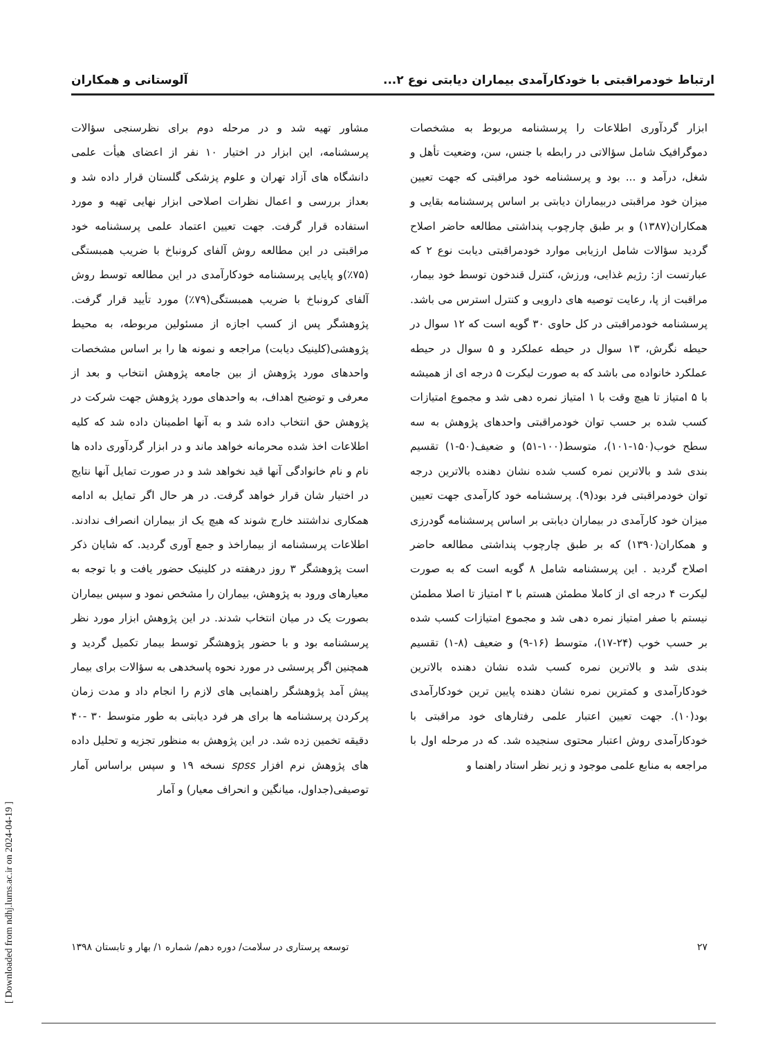ارتباط خودمراقبتی با خودکارآمدی بیماران دیابتی نوع ۲... آلوستانی و همکاران
ابزار گردآوری اطلاعات را پرسشنامه مربوط به مشخصات دموگرافیک شامل سؤالاتی در رابطه با جنس، سن، وضعیت تأهل و شغل، درآمد و ... بود و پرسشنامه خود مراقبتی که جهت تعیین میزان خود مراقبتی دربیماران دیابتی بر اساس پرسشنامه بقایی و همکاران(۱۳۸۷) و بر طبق چارچوب پنداشتی مطالعه حاضر اصلاح گردید سؤالات شامل ارزیابی موارد خودمراقبتی دیابت نوع ۲ که عبارتست از: رژیم غذایی، ورزش، کنترل قندخون توسط خود بیمار، مراقبت از پا، رعایت توصیه های دارویی و کنترل استرس می باشد. پرسشنامه خودمراقبتی در کل حاوی ۳۰ گویه است که ۱۲ سوال در حیطه نگرش، ۱۳ سوال در حیطه عملکرد و ۵ سوال در حیطه عملکرد خانواده می باشد که به صورت لیکرت ۵ درجه ای از همیشه با ۵ امتیاز تا هیچ وقت با ۱ امتیاز نمره دهی شد و مجموع امتیازات کسب شده بر حسب توان خودمراقبتی واحدهای پژوهش به سه سطح خوب(۱۵۰-۱۰۱)، متوسط(۱۰۰-۵۱) و ضعیف(۵۰-۱) تقسیم بندی شد و بالاترین نمره کسب شده نشان دهنده بالاترین درجه توان خودمراقبتی فرد بود(۹). پرسشنامه خود کارآمدی جهت تعیین میزان خود کارآمدی در بیماران دیابتی بر اساس پرسشنامه گودرزی و همکاران(۱۳۹۰) که بر طبق چارچوب پنداشتی مطالعه حاضر اصلاح گردید . این پرسشنامه شامل ۸ گویه است که به صورت لیکرت ۴ درجه ای از کاملا مطمئن هستم با ۳ امتیاز تا اصلا مطمئن نیستم با صفر امتیاز نمره دهی شد و مجموع امتیازات کسب شده بر حسب خوب (۲۴-۱۷)، متوسط (۱۶-۹) و ضعیف (۸-۱) تقسیم بندی شد و بالاترین نمره کسب شده نشان دهنده بالاترین خودکارآمدی و کمترین نمره نشان دهنده پایین ترین خودکارآمدی بود(۱۰). جهت تعیین اعتبار علمی رفتارهای خود مراقبتی با خودکارآمدی روش اعتبار محتوی سنجیده شد. که در مرحله اول با مراجعه به منابع علمی موجود و زیر نظر استاد راهنما و
مشاور تهیه شد و در مرحله دوم برای نظرسنجی سؤالات پرسشنامه، این ابزار در اختیار ۱۰ نفر از اعضای هیأت علمی دانشگاه های آزاد تهران و علوم پزشکی گلستان قرار داده شد و بعداز بررسی و اعمال نظرات اصلاحی ابزار نهایی تهیه و مورد استفاده قرار گرفت. جهت تعیین اعتماد علمی پرسشنامه خود مراقبتی در این مطالعه روش آلفای کرونباخ با ضریب همبستگی (۷۵٪)و پایایی پرسشنامه خودکارآمدی در این مطالعه توسط روش آلفای کرونباخ با ضریب همبستگی(۷۹٪) مورد تأیید قرار گرفت. پژوهشگر پس از کسب اجازه از مسئولین مربوطه، به محیط پژوهشی(کلینیک دیابت) مراجعه و نمونه ها را بر اساس مشخصات واحدهای مورد پژوهش از بین جامعه پژوهش انتخاب و بعد از معرفی و توضیح اهداف، به واحدهای مورد پژوهش جهت شرکت در پژوهش حق انتخاب داده شد و به آنها اطمینان داده شد که کلیه اطلاعات اخذ شده محرمانه خواهد ماند و در ابزار گردآوری داده ها نام و نام خانوادگی آنها قید نخواهد شد و در صورت تمایل آنها نتایج در اختیار شان قرار خواهد گرفت. در هر حال اگر تمایل به ادامه همکاری نداشتند خارج شوند که هیچ یک از بیماران انصراف ندادند. اطلاعات پرسشنامه از بیماراخذ و جمع آوری گردید. که شایان ذکر است پژوهشگر ۳ روز درهفته در کلینیک حضور یافت و با توجه به معیارهای ورود به پژوهش، بیماران را مشخص نمود و سپس بیماران بصورت یک در میان انتخاب شدند. در این پژوهش ابزار مورد نظر پرسشنامه بود و با حضور پژوهشگر توسط بیمار تکمیل گردید و همچنین اگر پرسشی در مورد نحوه پاسخدهی به سؤالات برای بیمار پیش آمد پژوهشگر راهنمایی های لازم را انجام داد و مدت زمان پرکردن پرسشنامه ها برای هر فرد دیابتی به طور متوسط ۳۰ -۴۰ دقیقه تخمین زده شد. در این پژوهش به منظور تجزیه و تحلیل داده های پژوهش نرم افزار spss نسخه ۱۹ و سپس براساس آمار توصیفی(جداول، میانگین و انحراف معیار) و آمار
۲۷ توسعه پرستاری در سلامت/ دوره دهم/ شماره ۱/ بهار و تابستان ۱۳۹۸
[ Downloaded from ndhj.lums.ac.ir on 2024-04-19 ]